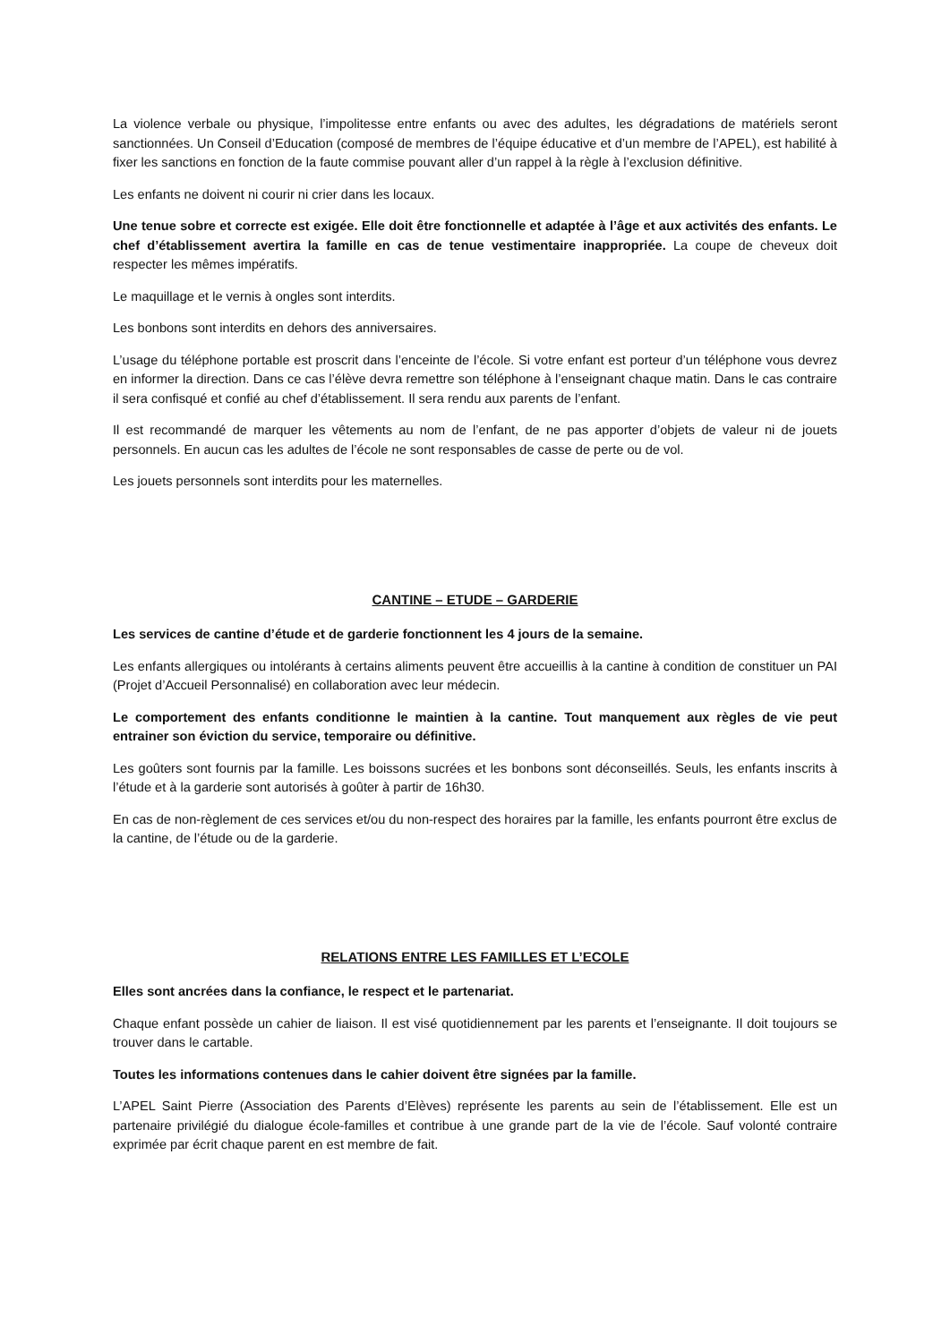La violence verbale ou physique, l’impolitesse entre enfants ou avec des adultes, les dégradations de matériels seront sanctionnées. Un Conseil d’Education (composé de membres de l’équipe éducative et d’un membre de l’APEL), est habilité à fixer les sanctions en fonction de la faute commise pouvant aller d’un rappel à la règle à l’exclusion définitive.
Les enfants ne doivent ni courir ni crier dans les locaux.
Une tenue sobre et correcte est exigée. Elle doit être fonctionnelle et adaptée à l’âge et aux activités des enfants. Le chef d’établissement avertira la famille en cas de tenue vestimentaire inappropriée. La coupe de cheveux doit respecter les mêmes impératifs.
Le maquillage et le vernis à ongles sont interdits.
Les bonbons sont interdits en dehors des anniversaires.
L’usage du téléphone portable est proscrit dans l’enceinte de l’école. Si votre enfant est porteur d’un téléphone vous devrez en informer la direction. Dans ce cas l’élève devra remettre son téléphone à l’enseignant chaque matin. Dans le cas contraire il sera confisqué et confié au chef d’établissement. Il sera rendu aux parents de l’enfant.
Il est recommandé de marquer les vêtements au nom de l’enfant, de ne pas apporter d’objets de valeur ni de jouets personnels. En aucun cas les adultes de l’école ne sont responsables de casse de perte ou de vol.
Les jouets personnels sont interdits pour les maternelles.
CANTINE – ETUDE – GARDERIE
Les services de cantine d’étude et de garderie fonctionnent les 4 jours de la semaine.
Les enfants allergiques ou intolérants à certains aliments peuvent être accueillis à la cantine à condition de constituer un PAI (Projet d’Accueil Personnalisé) en collaboration avec leur médecin.
Le comportement des enfants conditionne le maintien à la cantine. Tout manquement aux règles de vie peut entrainer son éviction du service, temporaire ou définitive.
Les goûters sont fournis par la famille. Les boissons sucrées et les bonbons sont déconseillés. Seuls, les enfants inscrits à l’étude et à la garderie sont autorisés à goûter à partir de 16h30.
En cas de non-règlement de ces services et/ou du non-respect des horaires par la famille, les enfants pourront être exclus de la cantine, de l’étude ou de la garderie.
RELATIONS ENTRE LES FAMILLES ET L’ECOLE
Elles sont ancrées dans la confiance, le respect et le partenariat.
Chaque enfant possède un cahier de liaison. Il est visé quotidiennement par les parents et l’enseignante. Il doit toujours se trouver dans le cartable.
Toutes les informations contenues dans le cahier doivent être signées par la famille.
L’APEL Saint Pierre (Association des Parents d’Elèves) représente les parents au sein de l’établissement. Elle est un partenaire privilégié du dialogue école-familles et contribue à une grande part de la vie de l’école. Sauf volonté contraire exprimée par écrit chaque parent en est membre de fait.